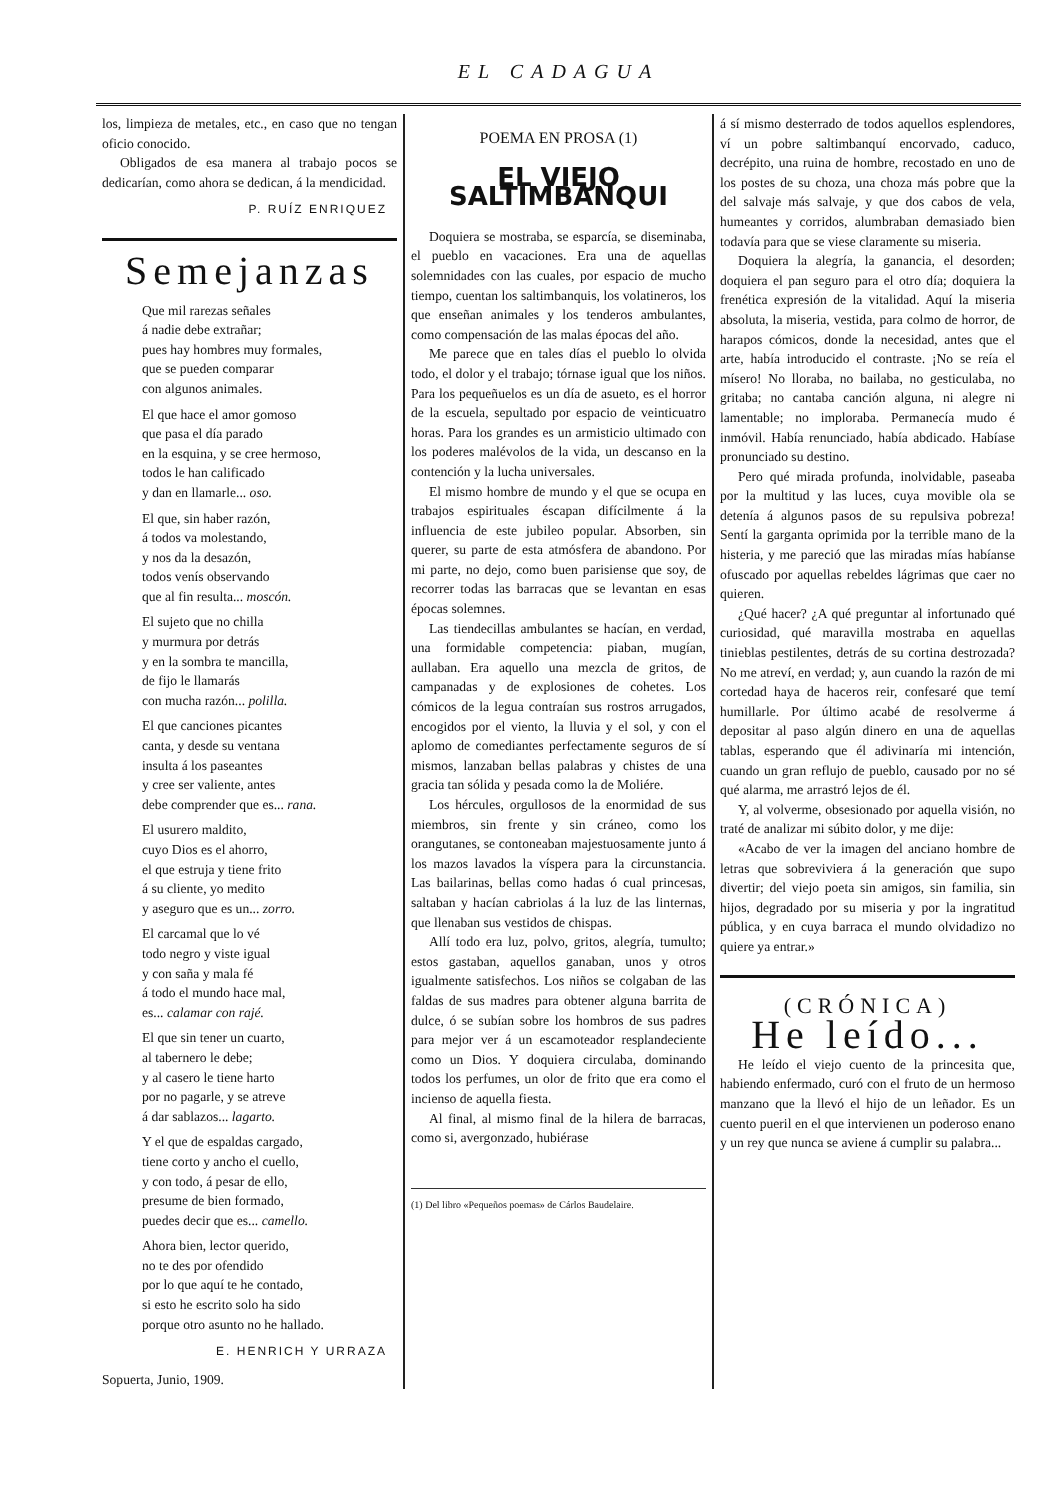EL CADAGUA
los, limpieza de metales, etc., en caso que no tengan oficio conocido.
Obligados de esa manera al trabajo pocos se dedicarían, como ahora se dedican, á la mendicidad.
P. RUÍZ ENRIQUEZ
Semejanzas
Que mil rarezas señales
á nadie debe extrañar;
pues hay hombres muy formales,
que se pueden comparar
con algunos animales.
El que hace el amor gomoso
que pasa el día parado
en la esquina, y se cree hermoso,
todos le han calificado
y dan en llamarle... oso.
El que, sin haber razón,
á todos va molestando,
y nos da la desazón,
todos venís observando
que al fin resulta... moscón.
El sujeto que no chilla
y murmura por detrás
y en la sombra te mancilla,
de fijo le llamarás
con mucha razón... polilla.
El que canciones picantes
canta, y desde su ventana
insulta á los paseantes
y cree ser valiente, antes
debe comprender que es... rana.
El usurero maldito,
cuyo Dios es el ahorro,
el que estruja y tiene frito
á su cliente, yo medito
y aseguro que es un... zorro.
El carcamal que lo vé
todo negro y viste igual
y con saña y mala fé
á todo el mundo hace mal,
es... calamar con rajé.
El que sin tener un cuarto,
al tabernero le debe;
y al casero le tiene harto
por no pagarle, y se atreve
á dar sablazos... lagarto.
Y el que de espaldas cargado,
tiene corto y ancho el cuello,
y con todo, á pesar de ello,
presume de bien formado,
puedes decir que es... camello.
Ahora bien, lector querido,
no te des por ofendido
por lo que aquí te he contado,
si esto he escrito solo ha sido
porque otro asunto no he hallado.
E. HENRICH Y URRAZA
Sopuerta, Junio, 1909.
POEMA EN PROSA (1)
EL VIEJO SALTIMBANQUI
Doquiera se mostraba, se esparcía, se diseminaba, el pueblo en vacaciones. Era una de aquellas solemnidades con las cuales, por espacio de mucho tiempo, cuentan los saltimbanquis, los volatineros, los que enseñan animales y los tenderos ambulantes, como compensación de las malas épocas del año.
Me parece que en tales días el pueblo lo olvida todo, el dolor y el trabajo; tórnase igual que los niños. Para los pequeñuelos es un día de asueto, es el horror de la escuela, sepultado por espacio de veinticuatro horas. Para los grandes es un armisticio ultimado con los poderes malévolos de la vida, un descanso en la contención y la lucha universales.
El mismo hombre de mundo y el que se ocupa en trabajos espirituales éscapan difícilmente á la influencia de este jubileo popular. Absorben, sin querer, su parte de esta atmósfera de abandono. Por mi parte, no dejo, como buen parisiense que soy, de recorrer todas las barracas que se levantan en esas épocas solemnes.
Las tiendecillas ambulantes se hacían, en verdad, una formidable competencia: piaban, mugían, aullaban. Era aquello una mezcla de gritos, de campanadas y de explosiones de cohetes. Los cómicos de la legua contraían sus rostros arrugados, encogidos por el viento, la lluvia y el sol, y con el aplomo de comediantes perfectamente seguros de sí mismos, lanzaban bellas palabras y chistes de una gracia tan sólida y pesada como la de Moliére.
Los hércules, orgullosos de la enormidad de sus miembros, sin frente y sin cráneo, como los orangutanes, se contoneaban majestuosamente junto á los mazos lavados la víspera para la circunstancia. Las bailarinas, bellas como hadas ó cual princesas, saltaban y hacían cabriolas á la luz de las linternas, que llenaban sus vestidos de chispas.
Allí todo era luz, polvo, gritos, alegría, tumulto; estos gastaban, aquellos ganaban, unos y otros igualmente satisfechos. Los niños se colgaban de las faldas de sus madres para obtener alguna barrita de dulce, ó se subían sobre los hombros de sus padres para mejor ver á un escamoteador resplandeciente como un Dios. Y doquiera circulaba, dominando todos los perfumes, un olor de frito que era como el incienso de aquella fiesta.
Al final, al mismo final de la hilera de barracas, como si, avergonzado, hubiérase
(1) Del libro «Pequeños poemas» de Cárlos Baudelaire.
á sí mismo desterrado de todos aquellos esplendores, ví un pobre saltimbanquí encorvado, caduco, decrépito, una ruina de hombre, recostado en uno de los postes de su choza, una choza más pobre que la del salvaje más salvaje, y que dos cabos de vela, humeantes y corridos, alumbraban demasiado bien todavía para que se viese claramente su miseria.
Doquiera la alegría, la ganancia, el desorden; doquiera el pan seguro para el otro día; doquiera la frenética expresión de la vitalidad. Aquí la miseria absoluta, la miseria, vestida, para colmo de horror, de harapos cómicos, donde la necesidad, antes que el arte, había introducido el contraste. ¡No se reía el mísero! No lloraba, no bailaba, no gesticulaba, no gritaba; no cantaba canción alguna, ni alegre ni lamentable; no imploraba. Permanecía mudo é inmóvil. Había renunciado, había abdicado. Habíase pronunciado su destino.
Pero qué mirada profunda, inolvidable, paseaba por la multitud y las luces, cuya movible ola se detenía á algunos pasos de su repulsiva pobreza! Sentí la garganta oprimida por la terrible mano de la histeria, y me pareció que las miradas mías habíanse ofuscado por aquellas rebeldes lágrimas que caer no quieren.
¿Qué hacer? ¿A qué preguntar al infortunado qué curiosidad, qué maravilla mostraba en aquellas tinieblas pestilentes, detrás de su cortina destrozada? No me atreví, en verdad; y, aun cuando la razón de mi cortedad haya de haceros reir, confesaré que temí humillarle. Por último acabé de resolverme á depositar al paso algún dinero en una de aquellas tablas, esperando que él adivinaría mi intención, cuando un gran reflujo de pueblo, causado por no sé qué alarma, me arrastró lejos de él.
Y, al volverme, obsesionado por aquella visión, no traté de analizar mi súbito dolor, y me dije:
«Acabo de ver la imagen del anciano hombre de letras que sobreviviera á la generación que supo divertir; del viejo poeta sin amigos, sin familia, sin hijos, degradado por su miseria y por la ingratitud pública, y en cuya barraca el mundo olvidadizo no quiere ya entrar.»
(CRÓNICA)
He leído...
He leído el viejo cuento de la princesita que, habiendo enfermado, curó con el fruto de un hermoso manzano que la llevó el hijo de un leñador. Es un cuento pueril en el que intervienen un poderoso enano y un rey que nunca se aviene á cumplir su palabra...